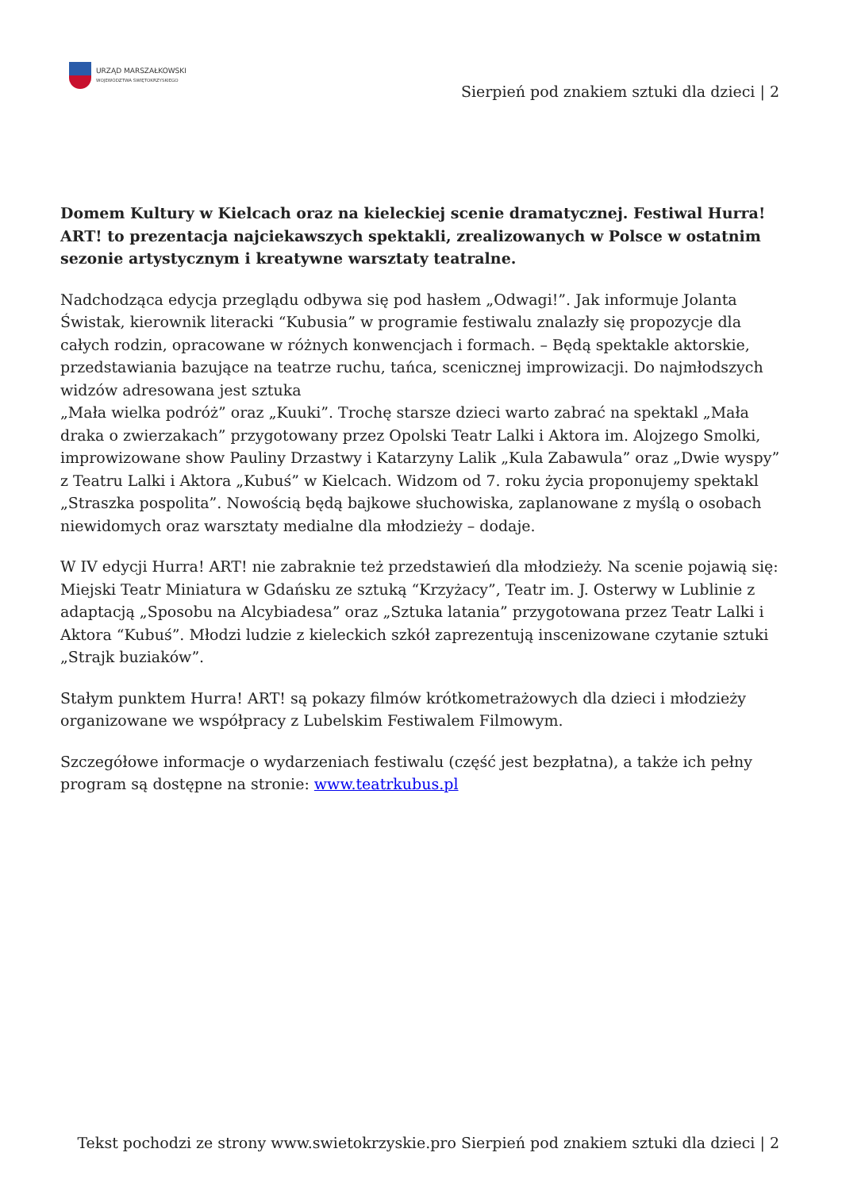URZĄD MARSZAŁKOWSKI
WOJEWÓDZTWA ŚWIĘTOKRZYSKIEGO
Sierpień pod znakiem sztuki dla dzieci | 2
Domem Kultury w Kielcach oraz na kieleckiej scenie dramatycznej. Festiwal Hurra! ART! to prezentacja najciekawszych spektakli, zrealizowanych w Polsce w ostatnim sezonie artystycznym i kreatywne warsztaty teatralne.
Nadchodząca edycja przeglądu odbywa się pod hasłem „Odwagi!”. Jak informuje Jolanta Świstak, kierownik literacki “Kubusia” w programie festiwalu znalazły się propozycje dla całych rodzin, opracowane w różnych konwencjach i formach. – Będą spektakle aktorskie, przedstawiania bazujące na teatrze ruchu, tańca, scenicznej improwizacji. Do najmłodszych widzów adresowana jest sztuka
„Mała wielka podróż” oraz „Kuuki”. Trochę starsze dzieci warto zabrać na spektakl „Mała draka o zwierzakach” przygotowany przez Opolski Teatr Lalki i Aktora im. Alojzego Smolki, improwizowane show Pauliny Drzastwy i Katarzyny Lalik „Kula Zabawula” oraz „Dwie wyspy” z Teatru Lalki i Aktora „Kubuś” w Kielcach. Widzom od 7. roku życia proponujemy spektakl „Straszka pospolita”. Nowością będą bajkowe słuchowiska, zaplanowane z myślą o osobach niewidomych oraz warsztaty medialne dla młodzieży – dodaje.
W IV edycji Hurra! ART! nie zabraknie też przedstawień dla młodzieży. Na scenie pojawią się: Miejski Teatr Miniatura w Gdańsku ze sztuką “Krzyżacy”, Teatr im. J. Osterwy w Lublinie z adaptacją „Sposobu na Alcybiadesa” oraz „Sztuka latania” przygotowana przez Teatr Lalki i Aktora “Kubuś”. Młodzi ludzie z kieleckich szkół zaprezentują inscenizowane czytanie sztuki „Strajk buziaków”.
Stałym punktem Hurra! ART! są pokazy filmów krótkometrażowych dla dzieci i młodzieży organizowane we współpracy z Lubelskim Festiwalem Filmowym.
Szczegółowe informacje o wydarzeniach festiwalu (część jest bezpłatna), a także ich pełny program są dostępne na stronie: www.teatrkubus.pl
Tekst pochodzi ze strony www.swietokrzyskie.pro Sierpień pod znakiem sztuki dla dzieci | 2